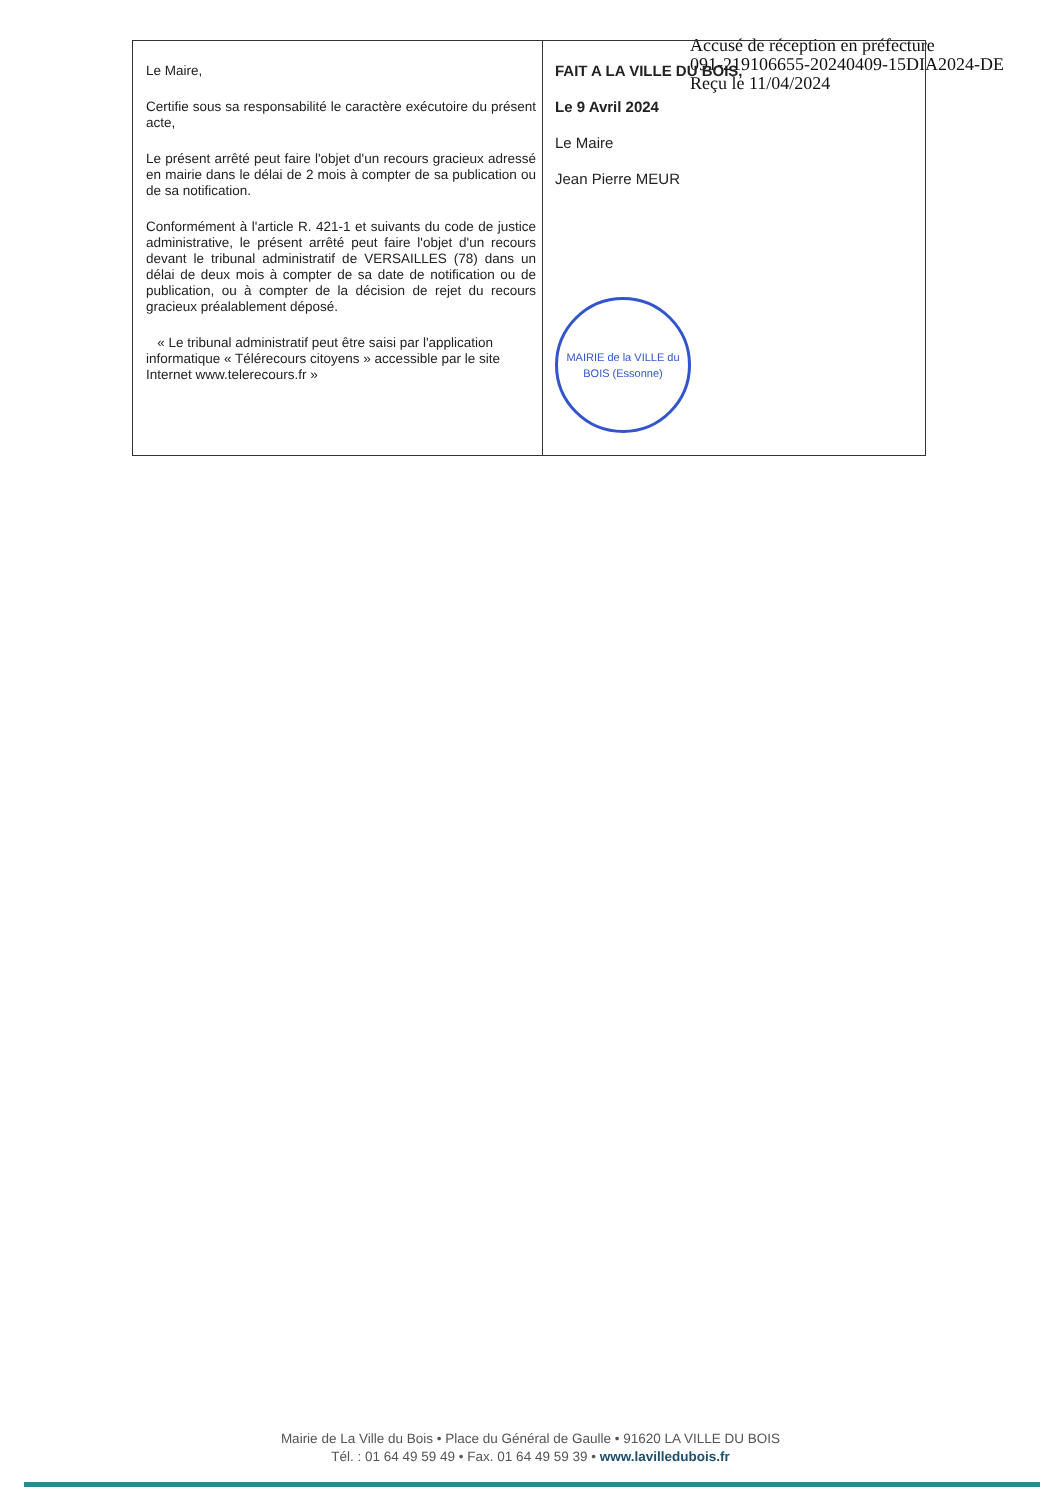Accusé de réception en préfecture
091-219106655-20240409-15DIA2024-DE
Reçu le 11/04/2024
| Le Maire, Certifie sous sa responsabilité le caractère exécutoire du présent acte, Le présent arrêté peut faire l'objet d'un recours gracieux adressé en mairie dans le délai de 2 mois à compter de sa publication ou de sa notification. Conformément à l'article R. 421-1 et suivants du code de justice administrative, le présent arrêté peut faire l'objet d'un recours devant le tribunal administratif de VERSAILLES (78) dans un délai de deux mois à compter de sa date de notification ou de publication, ou à compter de la décision de rejet du recours gracieux préalablement déposé. « Le tribunal administratif peut être saisi par l'application informatique « Télérecours citoyens » accessible par le site Internet www.telerecours.fr » | FAIT A LA VILLE DU BOIS, Le 9 Avril 2024 Le Maire Jean Pierre MEUR MAIRIE de la VILLE du BOIS (Essonne) |
Mairie de La Ville du Bois • Place du Général de Gaulle • 91620 LA VILLE DU BOIS
Tél. : 01 64 49 59 49 • Fax. 01 64 49 59 39 • www.lavilledubois.fr